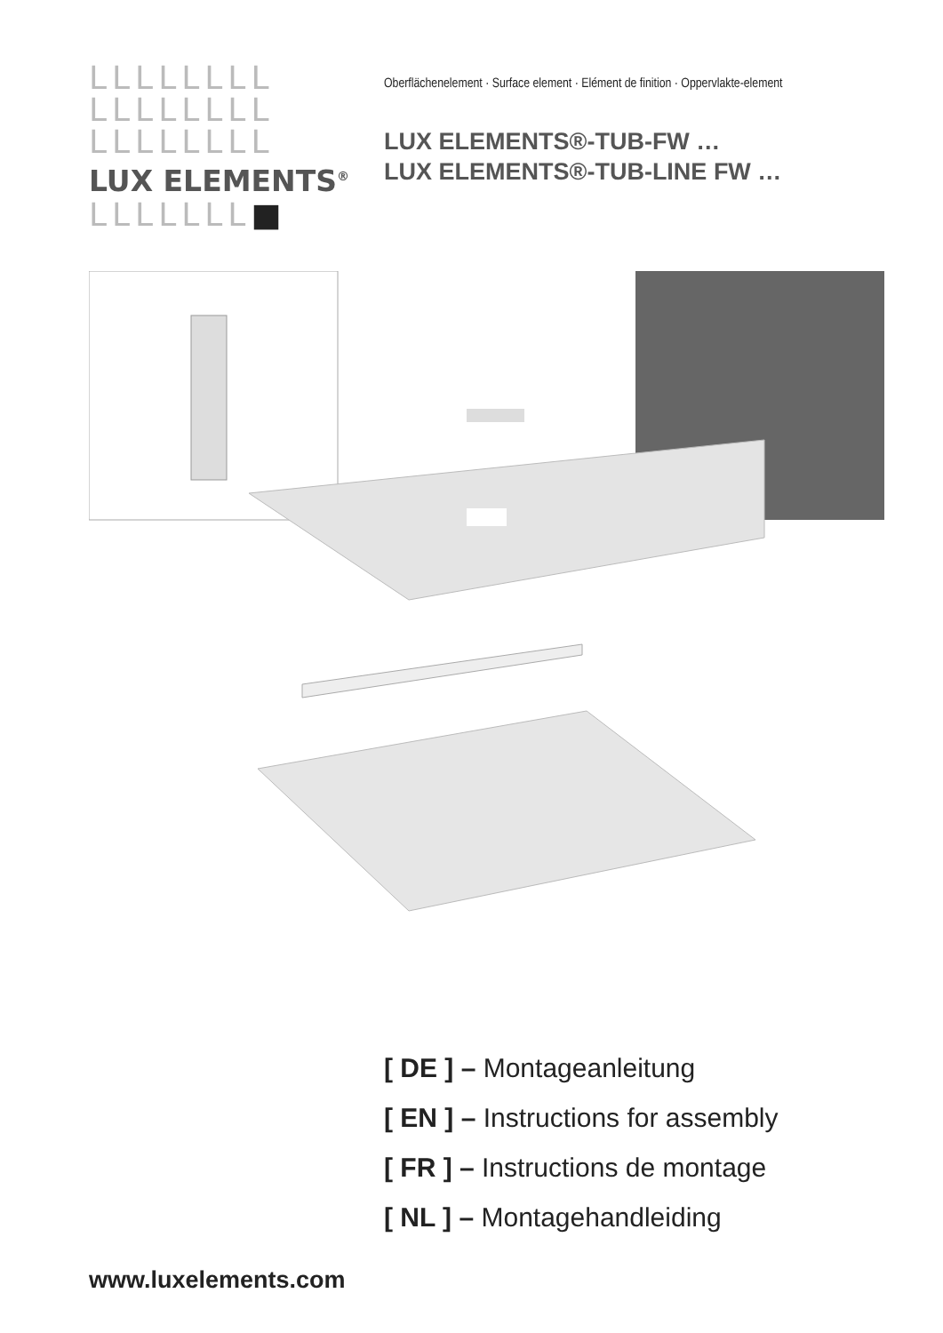LLLLLLLL
LLLLLLLL
LLLLLLLL
LUX ELEMENTS<sup>®</sup>
LLLLLLL■
Oberflächenelement · Surface element · Elément de finition · Oppervlakte-element
LUX ELEMENTS®-TUB-FW …
LUX ELEMENTS®-TUB-LINE FW …
[ DE ] – Montageanleitung
[ EN ] – Instructions for assembly
[ FR ] – Instructions de montage
[ NL ] – Montagehandleiding
www.luxelements.com